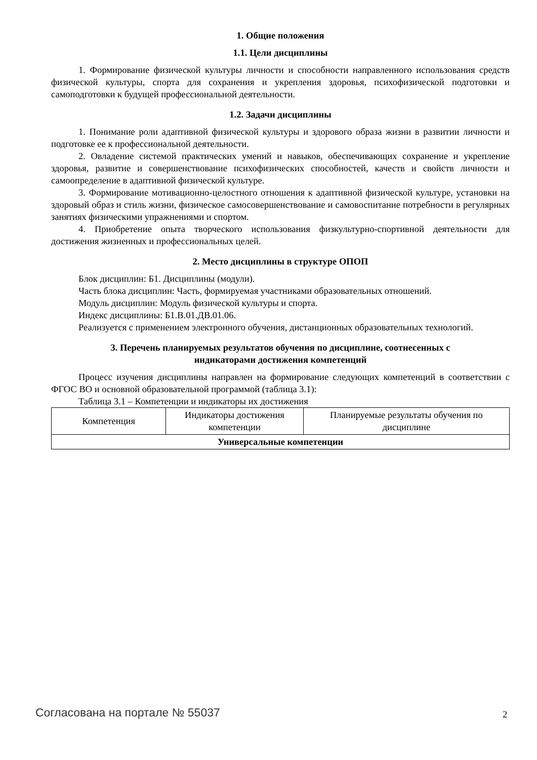1. Общие положения
1.1. Цели дисциплины
1. Формирование физической культуры личности и способности направленного использования средств физической культуры, спорта для сохранения и укрепления здоровья, психофизической подготовки и самоподготовки к будущей профессиональной деятельности.
1.2. Задачи дисциплины
1. Понимание роли адаптивной физической культуры и здорового образа жизни в развитии личности и подготовке ее к профессиональной деятельности.
2. Овладение системой практических умений и навыков, обеспечивающих сохранение и укрепление здоровья, развитие и совершенствование психофизических способностей, качеств и свойств личности и самоопределение в адаптивной физической культуре.
3. Формирование мотивационно-целостного отношения к адаптивной физической культуре, установки на здоровый образ и стиль жизни, физическое самосовершенствование и самовоспитание потребности в регулярных занятиях физическими упражнениями и спортом.
4. Приобретение опыта творческого использования физкультурно-спортивной деятельности для достижения жизненных и профессиональных целей.
2. Место дисциплины в структуре ОПОП
Блок дисциплин: Б1. Дисциплины (модули).
Часть блока дисциплин: Часть, формируемая участниками образовательных отношений.
Модуль дисциплин: Модуль физической культуры и спорта.
Индекс дисциплины: Б1.В.01.ДВ.01.06.
Реализуется с применением электронного обучения, дистанционных образовательных технологий.
3. Перечень планируемых результатов обучения по дисциплине, соотнесенных с
индикаторами достижения компетенций
Процесс изучения дисциплины направлен на формирование следующих компетенций в соответствии с ФГОС ВО и основной образовательной программой (таблица 3.1):
Таблица 3.1 – Компетенции и индикаторы их достижения
| Компетенция | Индикаторы достижения компетенции | Планируемые результаты обучения по дисциплине |
| --- | --- | --- |
| Универсальные компетенции | | |
Согласована на портале № 55037 2